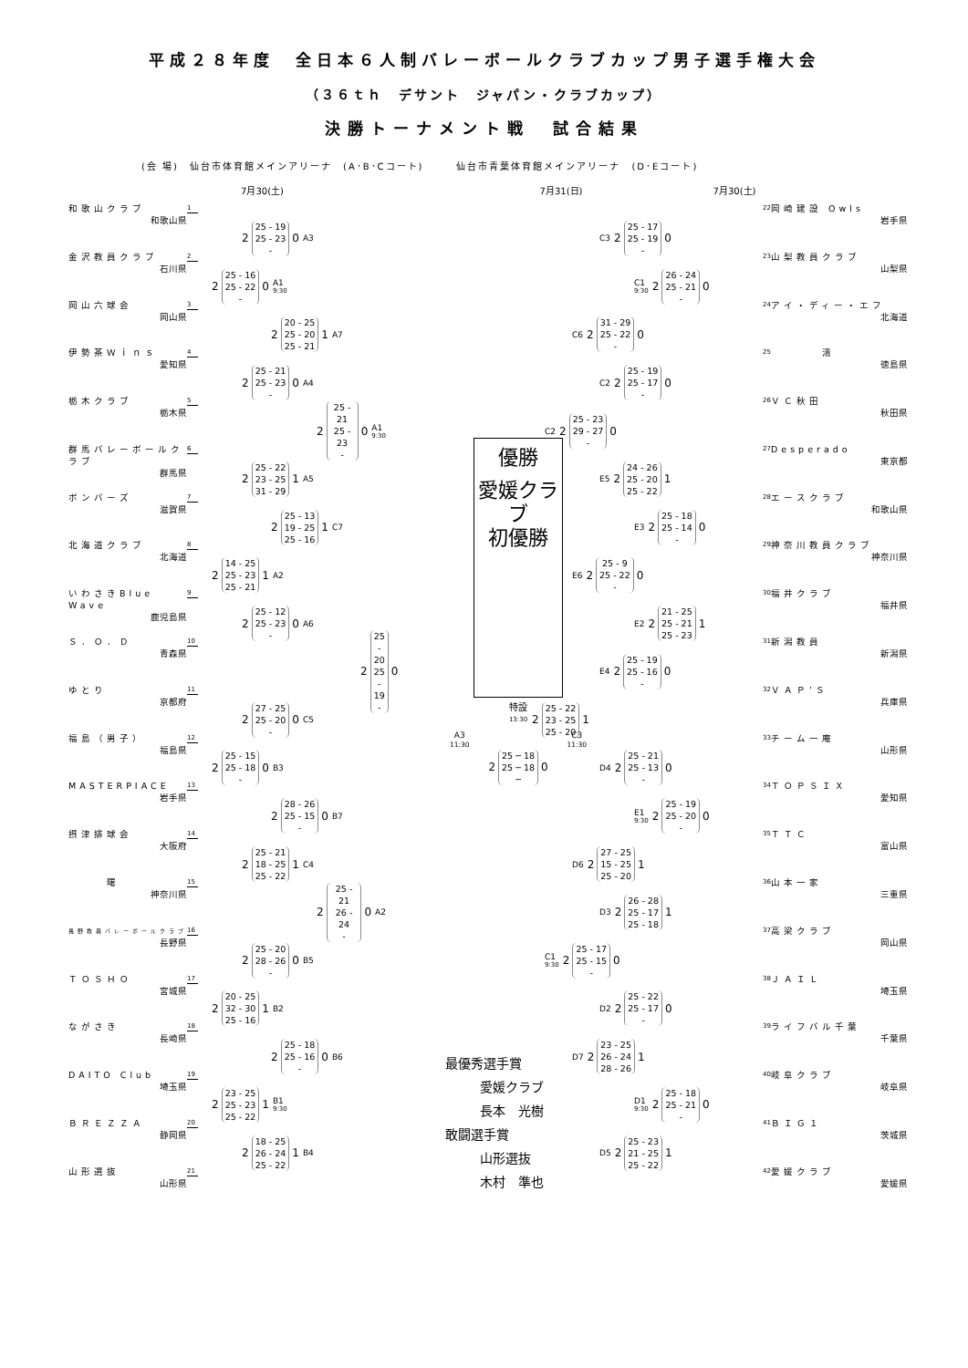平成２８年度　全日本６人制バレーボールクラブカップ男子選手権大会
（３６ｔｈ　デサント　ジャパン・クラブカップ）
決勝トーナメント戦　試合結果
(会 場)　仙台市体育館メインアリーナ　(A･B･Cコート)　　　仙台市青葉体育館メインアリーナ　(D･Eコート)
7月30(土) 7月31(日) 7月30(土)
和歌山クラブ
和歌山県
1
2 25 - 19
25 - 23
- 0 A3
金沢教員クラブ
石川県
2
2 25 - 16
25 - 22
- 0 A1
9:30
岡山六球会
岡山県
3
2 20 - 25
25 - 20
25 - 21 1 A7
伊勢茶Ｗｉｎｓ
愛知県
4
2 25 - 21
25 - 23
- 0 A4
栃木クラブ
栃木県
5
2 25 - 21
25 - 23
- 0 A1
9:30
群馬バレーボールクラブ
群馬県
6
2 25 - 22
23 - 25
31 - 29 1 A5
ボンバーズ
滋賀県
7
2 25 - 13
19 - 25
25 - 16 1 C7
北海道クラブ
北海道
8
2 14 - 25
25 - 23
25 - 21 1 A2
いわさきBlue Wave
鹿児島県
9
2 25 - 12
25 - 23
- 0 A6
Ｓ．Ｏ．Ｄ
青森県
10
2 25 - 20
25 - 19
- 0
ゆとり
京都府
11
2 27 - 25
25 - 20
- 0 C5
福島（男子）
福島県
12
2 25 - 15
25 - 18
- 0 B3
MASTERPIACE
岩手県
13
2 28 - 26
25 - 15
- 0 B7
摂津排球会
大阪府
14
2 25 - 21
18 - 25
25 - 22 1 C4
　　　曙
神奈川県
15
2 25 - 21
26 - 24
- 0 A2
長野教員バレーボールクラブ
長野県
16
2 25 - 20
28 - 26
- 0 B5
ＴＯＳＨＯ
宮城県
17
2 20 - 25
32 - 30
25 - 16 1 B2
ながさき
長崎県
18
2 25 - 18
25 - 16
- 0 B6
DAITO Club
埼玉県
19
2 23 - 25
25 - 23
25 - 22 1 B1
9:30
ＢＲＥＺＺＡ
静岡県
20
2 18 - 25
26 - 24
25 - 22 1 B4
山形選抜
山形県
21
優勝
愛媛クラブ
初優勝
特設
13:30
A3
11:30 C3
11:30
2 25 ─ 18
25 ─ 18
─ 0
最優秀選手賞
愛媛クラブ
長本　光樹
敢闘選手賞
山形選抜
木村　準也
22
岡崎建設 Owls
岩手県
C3 2 25 - 17
25 - 19
- 0
23
山梨教員クラブ
山梨県
C1
9:30 2 26 - 24
25 - 21
- 0
24
アイ・ディー・エフ
北海道
C6 2 31 - 29
25 - 22
- 0
25
　　　　清
徳島県
C2 2 25 - 19
25 - 17
- 0
26
ＶＣ秋田
秋田県
C2 2 25 - 23
29 - 27
- 0
27
Desperado
東京都
E5 2 24 - 26
25 - 20
25 - 22 1
28
エースクラブ
和歌山県
E3 2 25 - 18
25 - 14
- 0
29
神奈川教員クラブ
神奈川県
E6 2 25 - 9
25 - 22
- 0
30
福井クラブ
福井県
E2 2 21 - 25
25 - 21
25 - 23 1
31
新潟教員
新潟県
E4 2 25 - 19
25 - 16
- 0
32
ＶＡＰ’Ｓ
兵庫県
2 25 - 22
23 - 25
25 - 20 1
33
チーム一庵
山形県
D4 2 25 - 21
25 - 13
- 0
34
ＴＯＰＳＩＸ
愛知県
E1
9:30 2 25 - 19
25 - 20
- 0
35
ＴＴＣ
富山県
D6 2 27 - 25
15 - 25
25 - 20 1
36
山本一家
三重県
D3 2 26 - 28
25 - 17
25 - 18 1
37
高梁クラブ
岡山県
C1
9:30 2 25 - 17
25 - 15
- 0
38
ＪＡＩＬ
埼玉県
D2 2 25 - 22
25 - 17
- 0
39
ライフバル千葉
千葉県
D7 2 23 - 25
26 - 24
28 - 26 1
40
岐阜クラブ
岐阜県
D1
9:30 2 25 - 18
25 - 21
- 0
41
ＢＩＧ１
茨城県
D5 2 25 - 23
21 - 25
25 - 22 1
42
愛媛クラブ
愛媛県